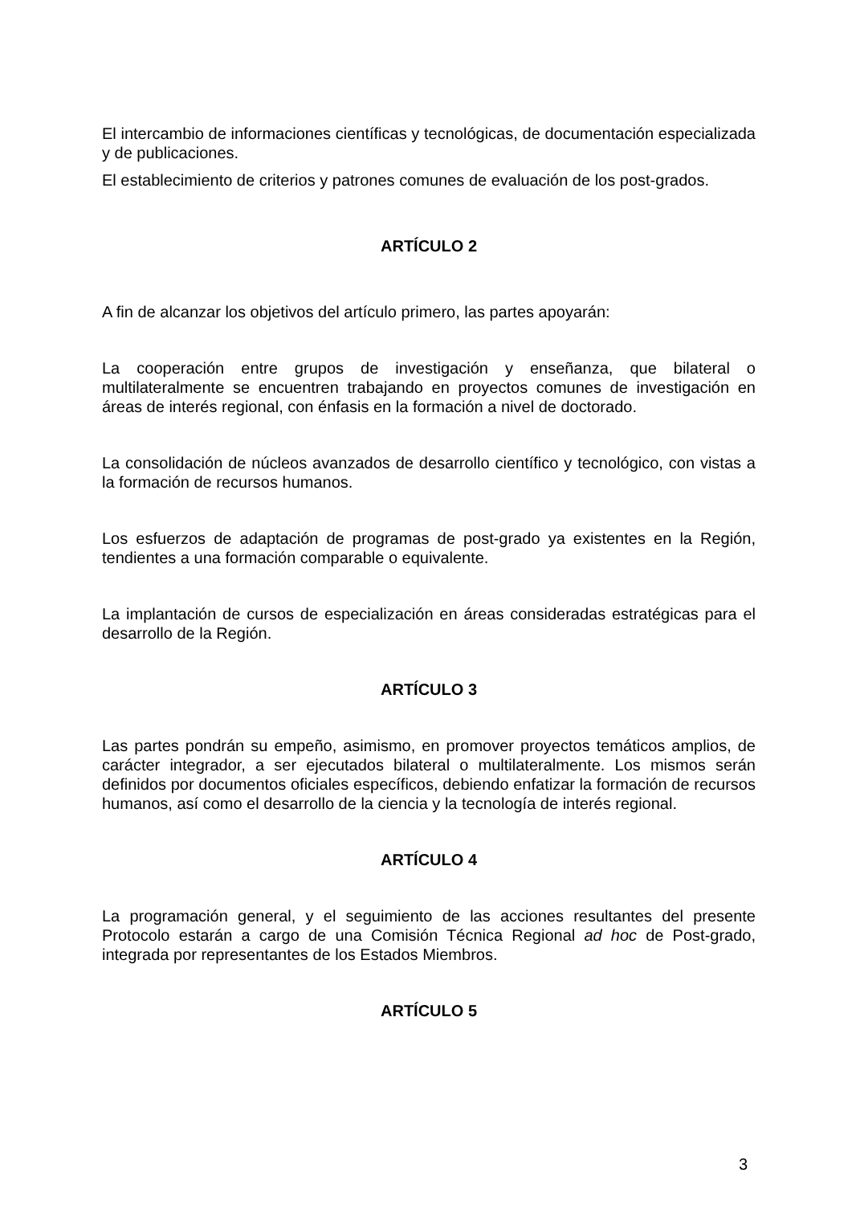El intercambio de informaciones científicas y tecnológicas, de documentación especializada y de publicaciones.
El establecimiento de criterios y patrones comunes de evaluación de los post-grados.
ARTÍCULO 2
A fin de alcanzar los objetivos del artículo primero, las partes apoyarán:
La cooperación entre grupos de investigación y enseñanza, que bilateral o multilateralmente se encuentren trabajando en proyectos comunes de investigación en áreas de interés regional, con énfasis en la formación a nivel de doctorado.
La consolidación de núcleos avanzados de desarrollo científico y tecnológico, con vistas a la formación de recursos humanos.
Los esfuerzos de adaptación de programas de post-grado ya existentes en la Región, tendientes a una formación comparable o equivalente.
La implantación de cursos de especialización en áreas consideradas estratégicas para el desarrollo de la Región.
ARTÍCULO 3
Las partes pondrán su empeño, asimismo, en promover proyectos temáticos amplios, de carácter integrador, a ser ejecutados bilateral o multilateralmente. Los mismos serán definidos por documentos oficiales específicos, debiendo enfatizar la formación de recursos humanos, así como el desarrollo de la ciencia y la tecnología de interés regional.
ARTÍCULO 4
La programación general, y el seguimiento de las acciones resultantes del presente Protocolo estarán a cargo de una Comisión Técnica Regional ad hoc de Post-grado, integrada por representantes de los Estados Miembros.
ARTÍCULO 5
3